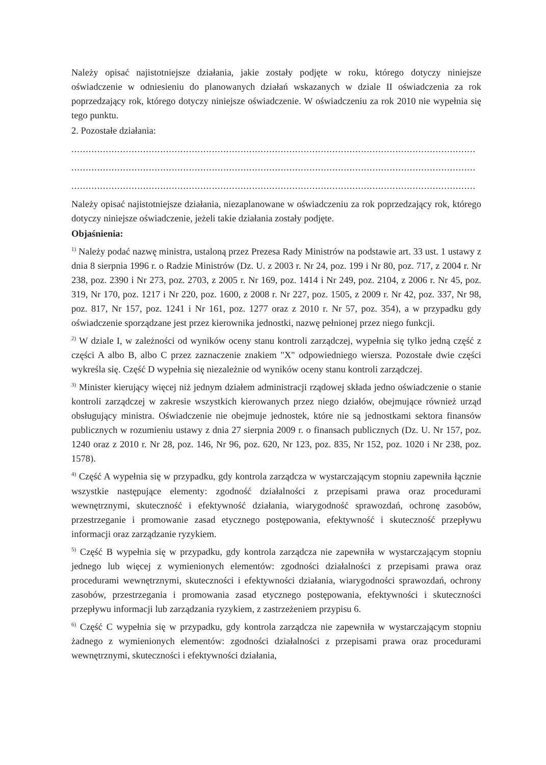Należy opisać najistotniejsze działania, jakie zostały podjęte w roku, którego dotyczy niniejsze oświadczenie w odniesieniu do planowanych działań wskazanych w dziale II oświadczenia za rok poprzedzający rok, którego dotyczy niniejsze oświadczenie. W oświadczeniu za rok 2010 nie wypełnia się tego punktu.
2. Pozostałe działania:
.............................................................................................................................................
.............................................................................................................................................
.............................................................................................................................................
Należy opisać najistotniejsze działania, niezaplanowane w oświadczeniu za rok poprzedzający rok, którego dotyczy niniejsze oświadczenie, jeżeli takie działania zostały podjęte.
Objaśnienia:
<sup>1)</sup> Należy podać nazwę ministra, ustaloną przez Prezesa Rady Ministrów na podstawie art. 33 ust. 1 ustawy z dnia 8 sierpnia 1996 r. o Radzie Ministrów (Dz. U. z 2003 r. Nr 24, poz. 199 i Nr 80, poz. 717, z 2004 r. Nr 238, poz. 2390 i Nr 273, poz. 2703, z 2005 r. Nr 169, poz. 1414 i Nr 249, poz. 2104, z 2006 r. Nr 45, poz. 319, Nr 170, poz. 1217 i Nr 220, poz. 1600, z 2008 r. Nr 227, poz. 1505, z 2009 r. Nr 42, poz. 337, Nr 98, poz. 817, Nr 157, poz. 1241 i Nr 161, poz. 1277 oraz z 2010 r. Nr 57, poz. 354), a w przypadku gdy oświadczenie sporządzane jest przez kierownika jednostki, nazwę pełnionej przez niego funkcji.
<sup>2)</sup> W dziale I, w zależności od wyników oceny stanu kontroli zarządczej, wypełnia się tylko jedną część z części A albo B, albo C przez zaznaczenie znakiem "X" odpowiedniego wiersza. Pozostałe dwie części wykreśla się. Część D wypełnia się niezależnie od wyników oceny stanu kontroli zarządczej.
<sup>3)</sup> Minister kierujący więcej niż jednym działem administracji rządowej składa jedno oświadczenie o stanie kontroli zarządczej w zakresie wszystkich kierowanych przez niego działów, obejmujące również urząd obsługujący ministra. Oświadczenie nie obejmuje jednostek, które nie są jednostkami sektora finansów publicznych w rozumieniu ustawy z dnia 27 sierpnia 2009 r. o finansach publicznych (Dz. U. Nr 157, poz. 1240 oraz z 2010 r. Nr 28, poz. 146, Nr 96, poz. 620, Nr 123, poz. 835, Nr 152, poz. 1020 i Nr 238, poz. 1578).
<sup>4)</sup> Część A wypełnia się w przypadku, gdy kontrola zarządcza w wystarczającym stopniu zapewniła łącznie wszystkie następujące elementy: zgodność działalności z przepisami prawa oraz procedurami wewnętrznymi, skuteczność i efektywność działania, wiarygodność sprawozdań, ochronę zasobów, przestrzeganie i promowanie zasad etycznego postępowania, efektywność i skuteczność przepływu informacji oraz zarządzanie ryzykiem.
<sup>5)</sup> Część B wypełnia się w przypadku, gdy kontrola zarządcza nie zapewniła w wystarczającym stopniu jednego lub więcej z wymienionych elementów: zgodności działalności z przepisami prawa oraz procedurami wewnętrznymi, skuteczności i efektywności działania, wiarygodności sprawozdań, ochrony zasobów, przestrzegania i promowania zasad etycznego postępowania, efektywności i skuteczności przepływu informacji lub zarządzania ryzykiem, z zastrzeżeniem przypisu 6.
<sup>6)</sup> Część C wypełnia się w przypadku, gdy kontrola zarządcza nie zapewniła w wystarczającym stopniu żadnego z wymienionych elementów: zgodności działalności z przepisami prawa oraz procedurami wewnętrznymi, skuteczności i efektywności działania,